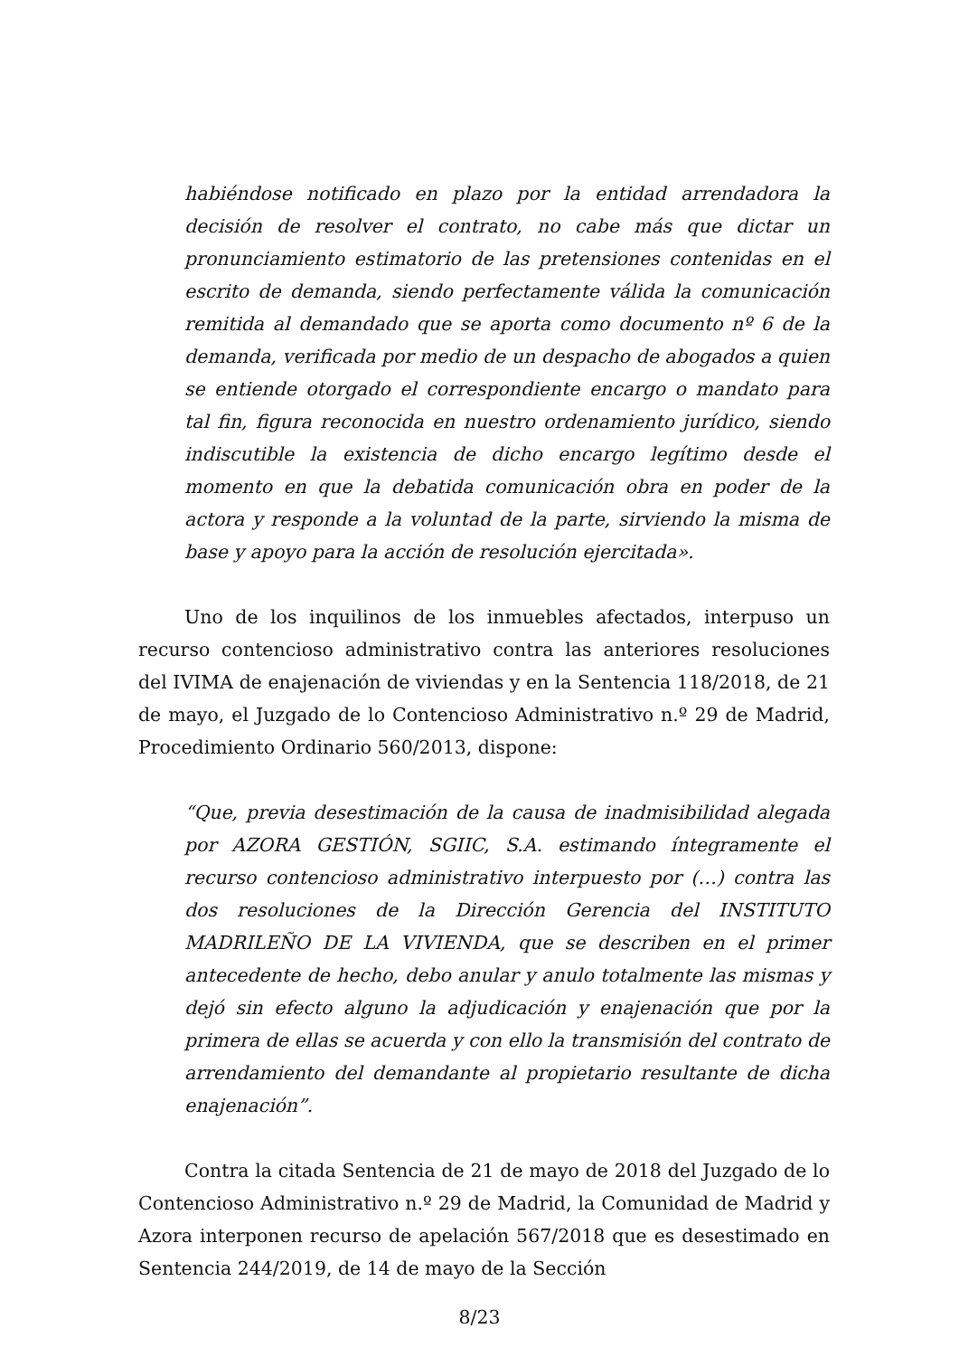habiéndose notificado en plazo por la entidad arrendadora la decisión de resolver el contrato, no cabe más que dictar un pronunciamiento estimatorio de las pretensiones contenidas en el escrito de demanda, siendo perfectamente válida la comunicación remitida al demandado que se aporta como documento nº 6 de la demanda, verificada por medio de un despacho de abogados a quien se entiende otorgado el correspondiente encargo o mandato para tal fin, figura reconocida en nuestro ordenamiento jurídico, siendo indiscutible la existencia de dicho encargo legítimo desde el momento en que la debatida comunicación obra en poder de la actora y responde a la voluntad de la parte, sirviendo la misma de base y apoyo para la acción de resolución ejercitada».
Uno de los inquilinos de los inmuebles afectados, interpuso un recurso contencioso administrativo contra las anteriores resoluciones del IVIMA de enajenación de viviendas y en la Sentencia 118/2018, de 21 de mayo, el Juzgado de lo Contencioso Administrativo n.º 29 de Madrid, Procedimiento Ordinario 560/2013, dispone:
“Que, previa desestimación de la causa de inadmisibilidad alegada por AZORA GESTIÓN, SGIIC, S.A. estimando íntegramente el recurso contencioso administrativo interpuesto por (…) contra las dos resoluciones de la Dirección Gerencia del INSTITUTO MADRILEÑO DE LA VIVIENDA, que se describen en el primer antecedente de hecho, debo anular y anulo totalmente las mismas y dejó sin efecto alguno la adjudicación y enajenación que por la primera de ellas se acuerda y con ello la transmisión del contrato de arrendamiento del demandante al propietario resultante de dicha enajenación”.
Contra la citada Sentencia de 21 de mayo de 2018 del Juzgado de lo Contencioso Administrativo n.º 29 de Madrid, la Comunidad de Madrid y Azora interponen recurso de apelación 567/2018 que es desestimado en Sentencia 244/2019, de 14 de mayo de la Sección
8/23